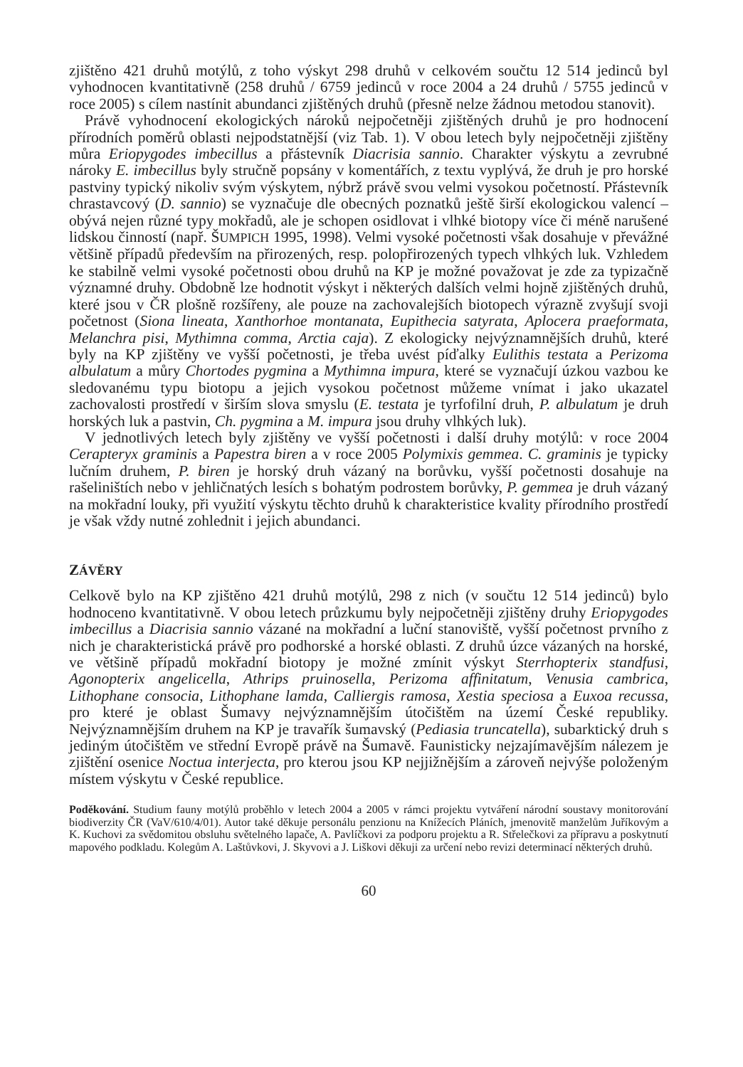zjištěno 421 druhů motýlů, z toho výskyt 298 druhů v celkovém součtu 12 514 jedinců byl vyhodnocen kvantitativně (258 druhů / 6759 jedinců v roce 2004 a 24 druhů / 5755 jedinců v roce 2005) s cílem nastínit abundanci zjištěných druhů (přesně nelze žádnou metodou stanovit).
Právě vyhodnocení ekologických nároků nejpočetněji zjištěných druhů je pro hodnocení přírodních poměrů oblasti nejpodstatnější (viz Tab. 1). V obou letech byly nejpočetněji zjištěny můra Eriopygodes imbecillus a přástevník Diacrisia sannio. Charakter výskytu a zevrubné nároky E. imbecillus byly stručně popsány v komentářích, z textu vyplývá, že druh je pro horské pastviny typický nikoliv svým výskytem, nýbrž právě svou velmi vysokou početností. Přástevník chrastavcový (D. sannio) se vyznačuje dle obecných poznatků ještě širší ekologickou valencí – obývá nejen různé typy mokřadů, ale je schopen osidlovat i vlhké biotopy více či méně narušené lidskou činností (např. ŠUMPICH 1995, 1998). Velmi vysoké početnosti však dosahuje v převážné většině případů především na přirozených, resp. polopřirozených typech vlhkých luk. Vzhledem ke stabilně velmi vysoké početnosti obou druhů na KP je možné považovat je zde za typizačně významné druhy. Obdobně lze hodnotit výskyt i některých dalších velmi hojně zjištěných druhů, které jsou v ČR plošně rozšířeny, ale pouze na zachovalejších biotopech výrazně zvyšují svoji početnost (Siona lineata, Xanthorhoe montanata, Eupithecia satyrata, Aplocera praeformata, Melanchra pisi, Mythimna comma, Arctia caja). Z ekologicky nejvýznamnějších druhů, které byly na KP zjištěny ve vyšší početnosti, je třeba uvést píďalky Eulithis testata a Perizoma albulatum a můry Chortodes pygmina a Mythimna impura, které se vyznačují úzkou vazbou ke sledovanému typu biotopu a jejich vysokou početnost můžeme vnímat i jako ukazatel zachovalosti prostředí v širším slova smyslu (E. testata je tyrfofilní druh, P. albulatum je druh horských luk a pastvin, Ch. pygmina a M. impura jsou druhy vlhkých luk).
V jednotlivých letech byly zjištěny ve vyšší početnosti i další druhy motýlů: v roce 2004 Cerapteryx graminis a Papestra biren a v roce 2005 Polymixis gemmea. C. graminis je typicky lučním druhem, P. biren je horský druh vázaný na borůvku, vyšší početnosti dosahuje na rašeliništích nebo v jehličnatých lesích s bohatým podrostem borůvky, P. gemmea je druh vázaný na mokřadní louky, při využití výskytu těchto druhů k charakteristice kvality přírodního prostředí je však vždy nutné zohlednit i jejich abundanci.
ZÁVĚRY
Celkově bylo na KP zjištěno 421 druhů motýlů, 298 z nich (v součtu 12 514 jedinců) bylo hodnoceno kvantitativně. V obou letech průzkumu byly nejpočetněji zjištěny druhy Eriopygodes imbecillus a Diacrisia sannio vázané na mokřadní a luční stanoviště, vyšší početnost prvního z nich je charakteristická právě pro podhorské a horské oblasti. Z druhů úzce vázaných na horské, ve většině případů mokřadní biotopy je možné zmínit výskyt Sterrhopterix standfusi, Agonopterix angelicella, Athrips pruinosella, Perizoma affinitatum, Venusia cambrica, Lithophane consocia, Lithophane lamda, Calliergis ramosa, Xestia speciosa a Euxoa recussa, pro které je oblast Šumavy nejvýznamnějším útočištěm na území České republiky. Nejvýznamnějším druhem na KP je travařík šumavský (Pediasia truncatella), subarktický druh s jediným útočištěm ve střední Evropě právě na Šumavě. Faunisticky nejzajímavějším nálezem je zjištění osenice Noctua interjecta, pro kterou jsou KP nejjižnějším a zároveň nejvýše položeným místem výskytu v České republice.
Poděkování. Studium fauny motýlů proběhlo v letech 2004 a 2005 v rámci projektu vytváření národní soustavy monitorování biodiverzity ČR (VaV/610/4/01). Autor také děkuje personálu penzionu na Knížecích Pláních, jmenovitě manželům Juříkovým a K. Kuchovi za svědomitou obsluhu světelného lapače, A. Pavlíčkovi za podporu projektu a R. Střelečkovi za přípravu a poskytnutí mapového podkladu. Kolegům A. Laštůvkovi, J. Skyvovi a J. Liškovi děkuji za určení nebo revizi determinací některých druhů.
60